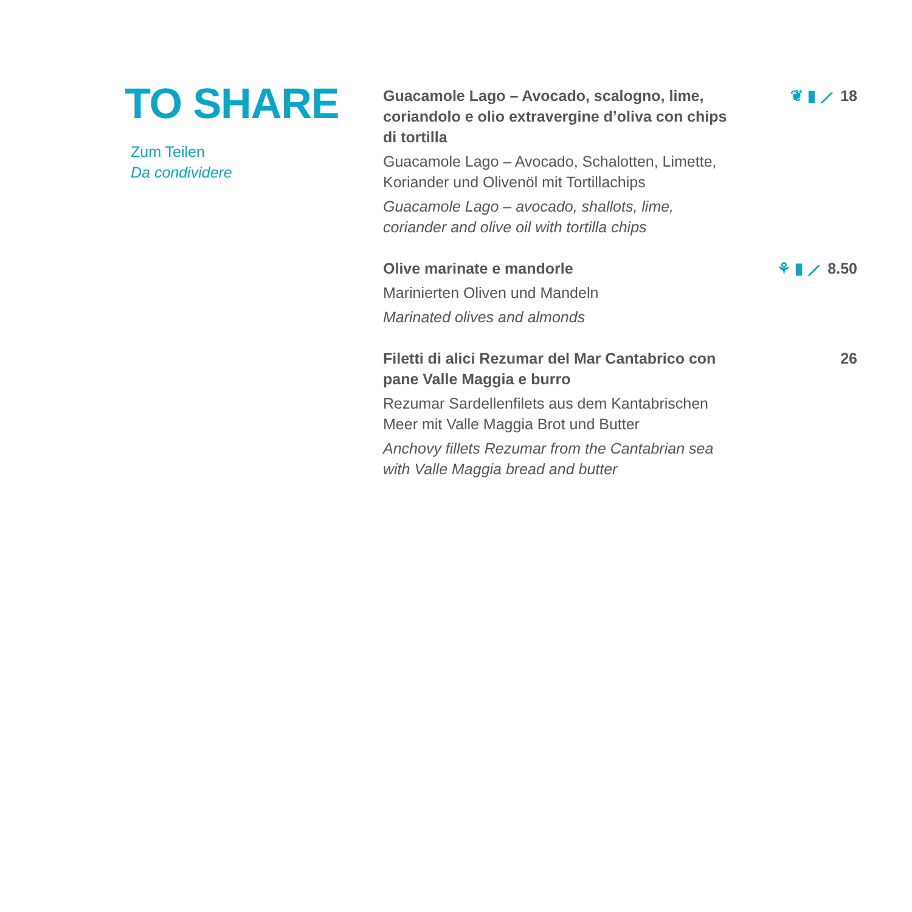TO SHARE
Zum Teilen
Da condividere
Guacamole Lago – Avocado, scalogno, lime, coriandolo e olio extravergine d’oliva con chips di tortilla
Guacamole Lago – Avocado, Schalotten, Limette, Koriander und Olivenöl mit Tortillachips
Guacamole Lago – avocado, shallots, lime, coriander and olive oil with tortilla chips
❦ ▮ ⟋ 18
Olive marinate e mandorle
Marinierten Oliven und Mandeln
Marinated olives and almonds
⚘ ▮ ⟋ 8.50
Filetti di alici Rezumar del Mar Cantabrico con pane Valle Maggia e burro
Rezumar Sardellenfilets aus dem Kantabrischen Meer mit Valle Maggia Brot und Butter
Anchovy fillets Rezumar from the Cantabrian sea with Valle Maggia bread and butter
26